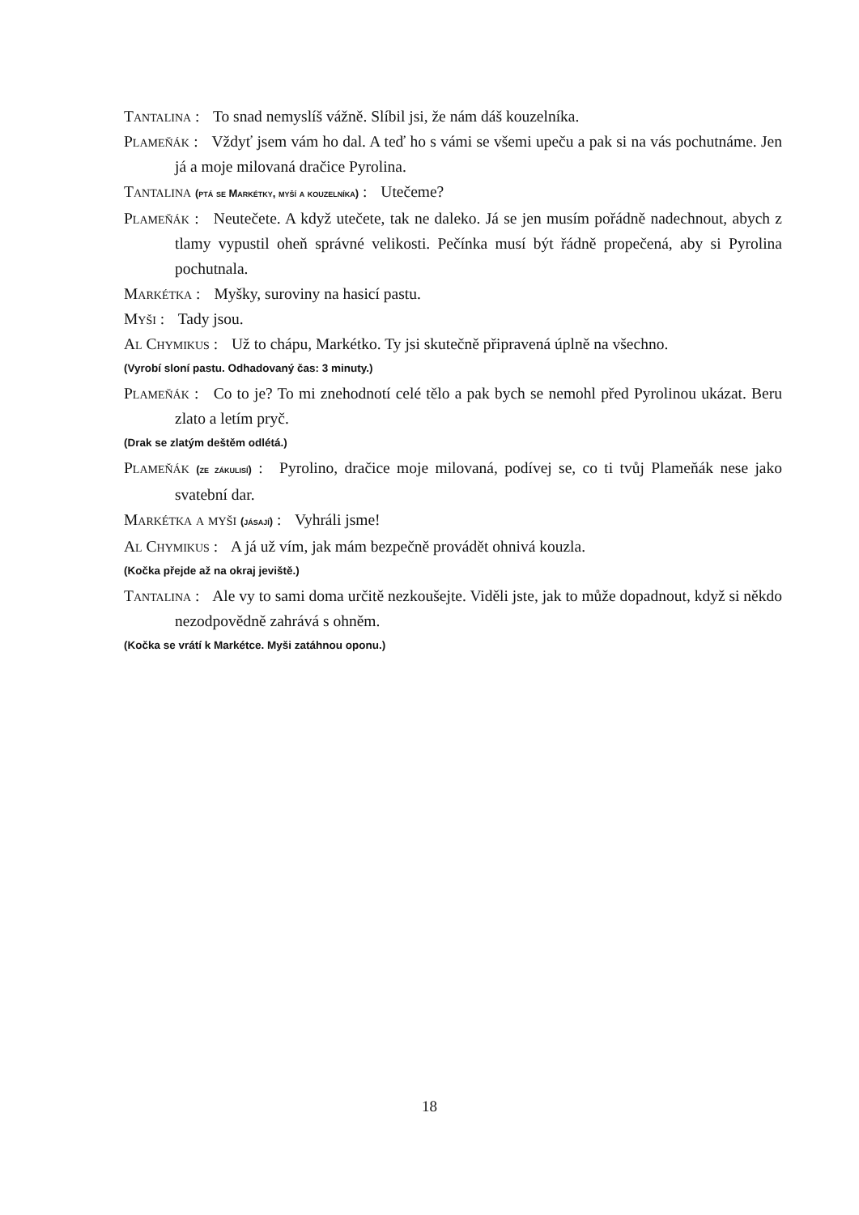Tantalina : To snad nemyslíš vážně. Slíbil jsi, že nám dáš kouzelníka.
Plameňák : Vždyť jsem vám ho dal. A teď ho s vámi se všemi upeču a pak si na vás pochutnáme. Jen já a moje milovaná dračice Pyrolina.
Tantalina (ptá se Markétky, myší a kouzelníka) : Utečeme?
Plameňák : Neutečete. A když utečete, tak ne daleko. Já se jen musím pořádně nadechnout, abych z tlamy vypustil oheň správné velikosti. Pečínka musí být řádně propečená, aby si Pyrolina pochutnala.
Markétka : Myšky, suroviny na hasicí pastu.
Myši : Tady jsou.
Al Chymikus : Už to chápu, Markétko. Ty jsi skutečně připravená úplně na všechno.
(Vyrobí sloní pastu. Odhadovaný čas: 3 minuty.)
Plameňák : Co to je? To mi znehodnotí celé tělo a pak bych se nemohl před Pyrolinou ukázat. Beru zlato a letím pryč.
(Drak se zlatým deštěm odlétá.)
Plameňák (ze zákulisí) : Pyrolino, dračice moje milovaná, podívej se, co ti tvůj Plameňák nese jako svatební dar.
Markétka a myši (jásají) : Vyhráli jsme!
Al Chymikus : A já už vím, jak mám bezpečně provádět ohnivá kouzla.
(Kočka přejde až na okraj jeviště.)
Tantalina : Ale vy to sami doma určitě nezkoušejte. Viděli jste, jak to může dopadnout, když si někdo nezodpovědně zahrává s ohněm.
(Kočka se vrátí k Markétce. Myši zatáhnou oponu.)
18